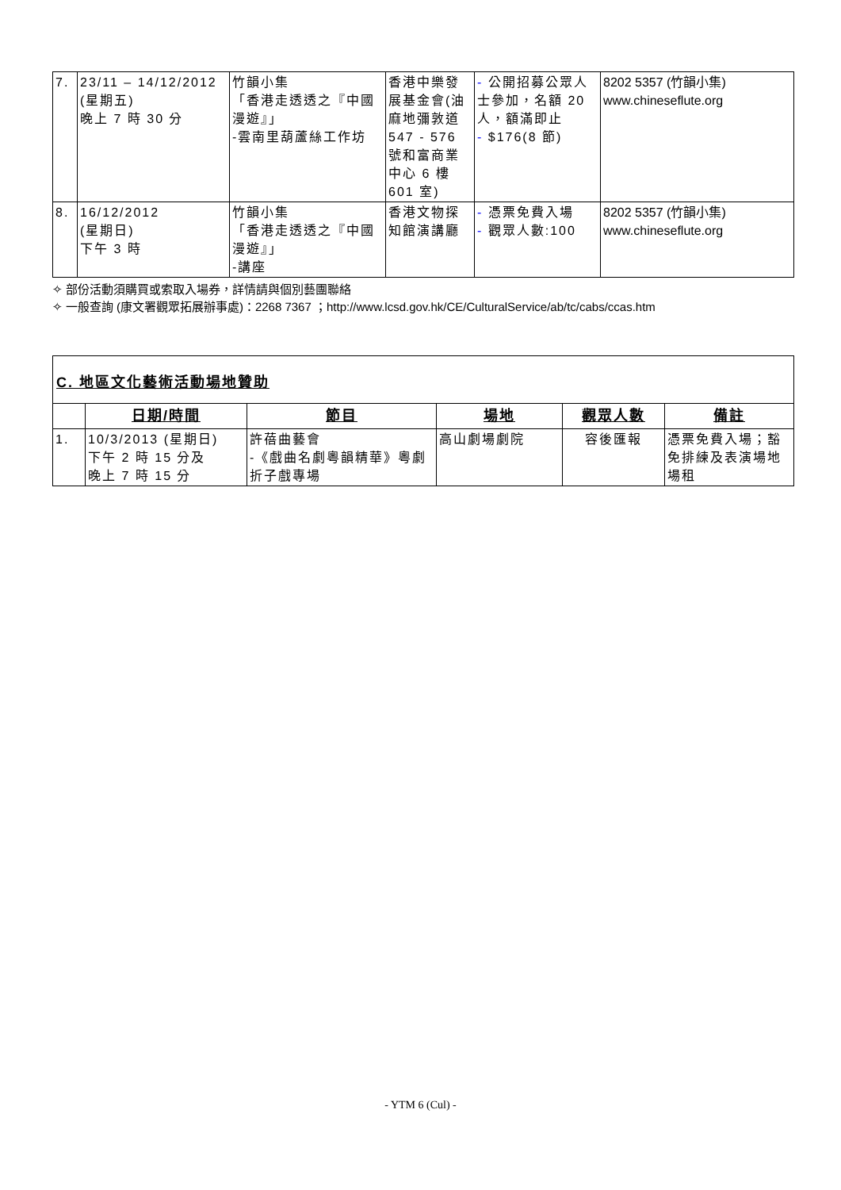| 7. | 23/11 – 14/12/2012 (星期五) 晚上 7 時 30 分 | 竹韻小集 「香港走透透之『中國漫遊』」 -雲南里葫蘆絲工作坊 | 香港中樂發展基金會(油麻地彌敦道 547 - 576 號和富商業中心 6 樓 601 室) | - 公開招募公眾人士參加，名額 20 人，額滿即止 - $176(8 節) | 8202 5357 (竹韻小集) www.chineseflute.org |
| 8. | 16/12/2012 (星期日) 下午 3 時 | 竹韻小集 「香港走透透之『中國漫遊』」 -講座 | 香港文物探知館演講廳 | - 憑票免費入場 - 觀眾人數:100 | 8202 5357 (竹韻小集) www.chineseflute.org |
✧ 部份活動須購買或索取入場券，詳情請與個別藝團聯絡
✧ 一般查詢 (康文署觀眾拓展辦事處)：2268 7367 ；http://www.lcsd.gov.hk/CE/CulturalService/ab/tc/cabs/ccas.htm
C. 地區文化藝術活動場地贊助
| | 日期/時間 | 節目 | 場地 | 觀眾人數 | 備註 |
| --- | --- | --- | --- | --- | --- |
| 1. | 10/3/2013 (星期日) 下午 2 時 15 分及 晚上 7 時 15 分 | 許蓓曲藝會 -《戲曲名劇粵韻精華》粵劇折子戲專場 | 高山劇場劇院 | 容後匯報 | 憑票免費入場；豁免排練及表演場地場租 |
- YTM 6 (Cul) -